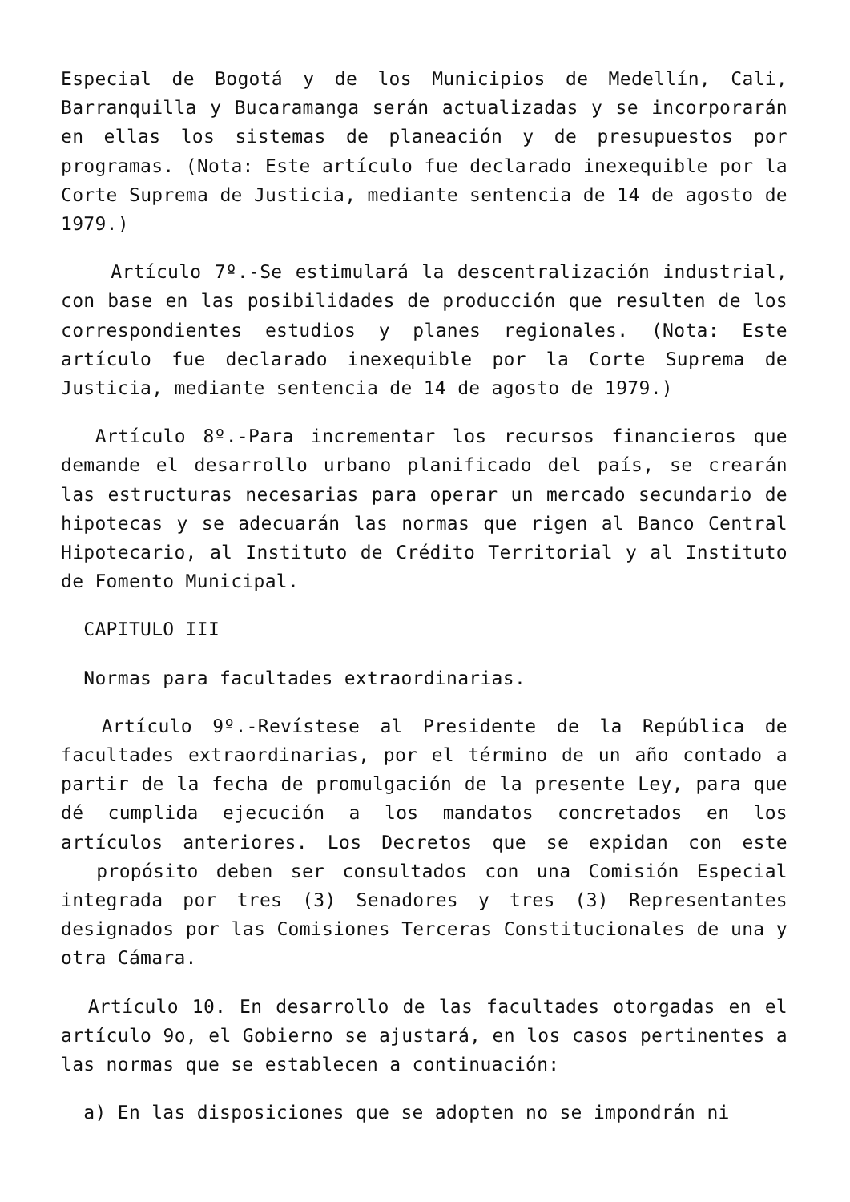Especial de Bogotá y de los Municipios de Medellín, Cali, Barranquilla y Bucaramanga serán actualizadas y se incorporarán en ellas los sistemas de planeación y de presupuestos por programas. (Nota: Este artículo fue declarado inexequible por la Corte Suprema de Justicia, mediante sentencia de 14 de agosto de 1979.)
Artículo 7º.-Se estimulará la descentralización industrial, con base en las posibilidades de producción que resulten de los correspondientes estudios y planes regionales. (Nota: Este artículo fue declarado inexequible por la Corte Suprema de Justicia, mediante sentencia de 14 de agosto de 1979.)
Artículo 8º.-Para incrementar los recursos financieros que demande el desarrollo urbano planificado del país, se crearán las estructuras necesarias para operar un mercado secundario de hipotecas y se adecuarán las normas que rigen al Banco Central Hipotecario, al Instituto de Crédito Territorial y al Instituto de Fomento Municipal.
CAPITULO III
Normas para facultades extraordinarias.
Artículo 9º.-Revístese al Presidente de la República de facultades extraordinarias, por el término de un año contado a partir de la fecha de promulgación de la presente Ley, para que dé cumplida ejecución a los mandatos concretados en los artículos anteriores. Los Decretos que se expidan con este propósito deben ser consultados con una Comisión Especial integrada por tres (3) Senadores y tres (3) Representantes designados por las Comisiones Terceras Constitucionales de una y otra Cámara.
Artículo 10. En desarrollo de las facultades otorgadas en el artículo 9o, el Gobierno se ajustará, en los casos pertinentes a las normas que se establecen a continuación:
a) En las disposiciones que se adopten no se impondrán ni